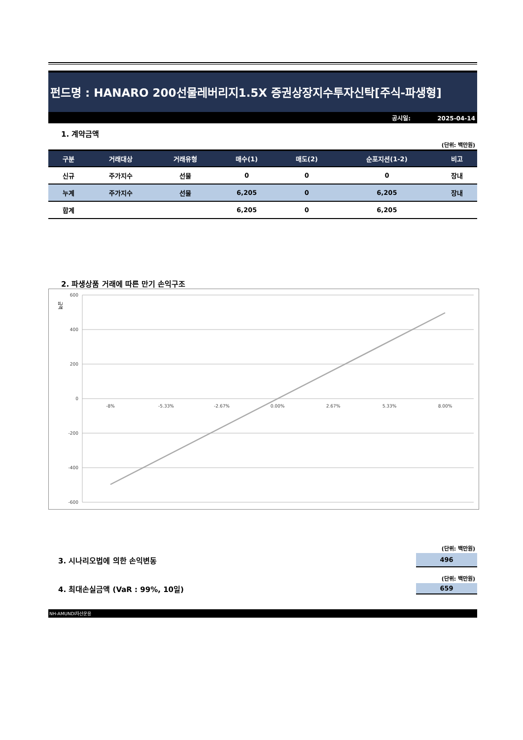펀드명 : HANARO 200선물레버리지1.5X 증권상장지수투자신탁[주식-파생형]
공시일: 2025-04-14
1. 계약금액
(단위: 백만원)
| 구분 | 거래대상 | 거래유형 | 매수(1) | 매도(2) | 순포지션(1-2) | 비고 |
| --- | --- | --- | --- | --- | --- | --- |
| 신규 | 주가지수 | 선물 | 0 | 0 | 0 | 장내 |
| 누계 | 주가지수 | 선물 | 6,205 | 0 | 6,205 | 장내 |
| 합계 | | | 6,205 | 0 | 6,205 | |
2. 파생상품 거래에 따른 만기 손익구조
금액
600
400
200
0
-200
-400
-600
-8%
-5.33%
-2.67%
0.00%
2.67%
5.33%
8.00%
(단위: 백만원)
3. 시나리오법에 의한 손익변동
496
(단위: 백만원)
4. 최대손실금액 (VaR : 99%, 10일)
659
NH-AMUNDI자산운용